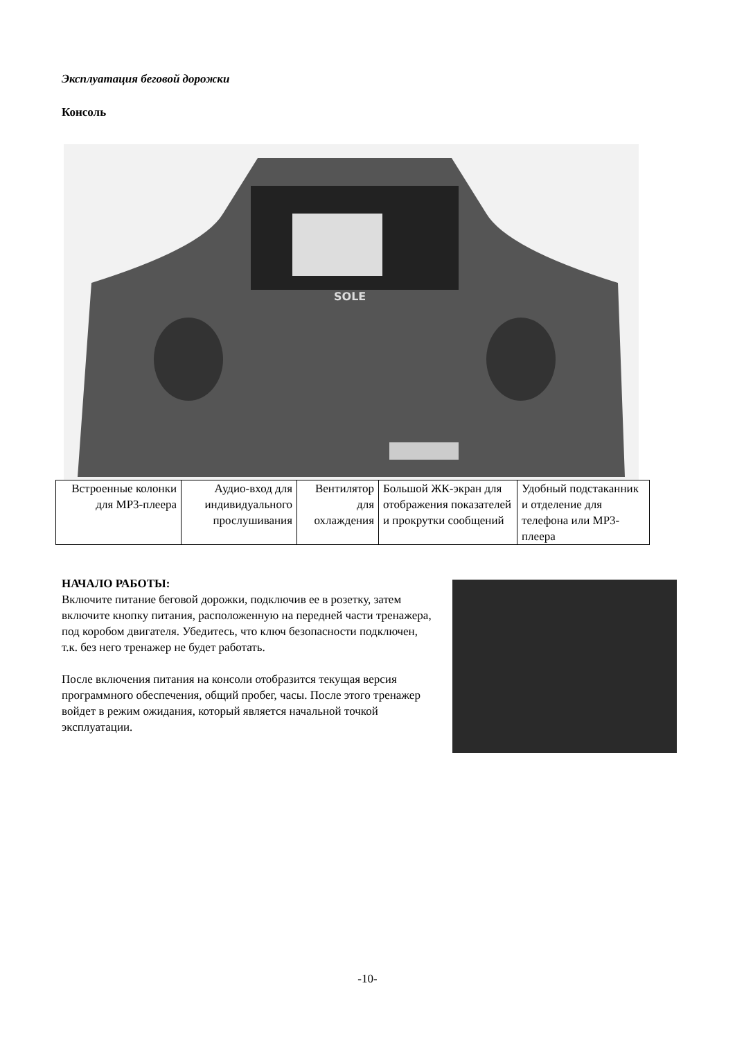Эксплуатация беговой дорожки
Консоль
SOLE
| Встроенные колонки для MP3-плеера | Аудио-вход для индивидуального прослушивания | Вентилятор для охлаждения | Большой ЖК-экран для отображения показателей и прокрутки сообщений | Удобный подстаканник и отделение для телефона или MP3-плеера |
НАЧАЛО РАБОТЫ:
Включите питание беговой дорожки, подключив ее в розетку, затем включите кнопку питания, расположенную на передней части тренажера, под коробом двигателя. Убедитесь, что ключ безопасности подключен, т.к. без него тренажер не будет работать.
После включения питания на консоли отобразится текущая версия программного обеспечения, общий пробег, часы. После этого тренажер войдет в режим ожидания, который является начальной точкой эксплуатации.
-10-